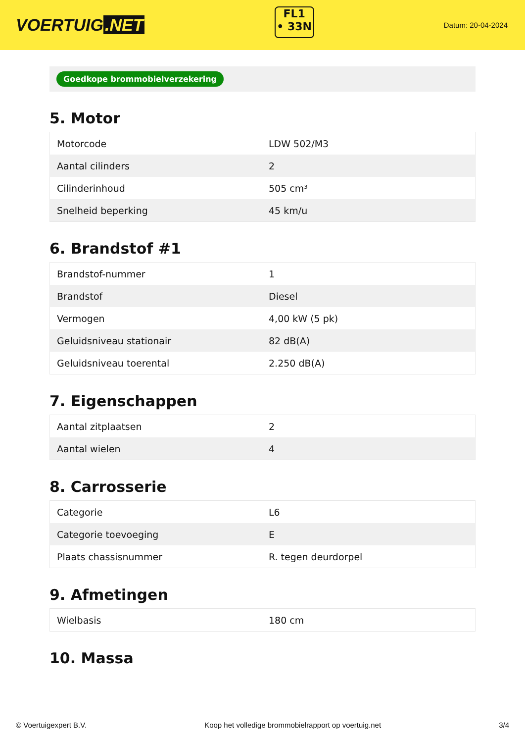VOERTUIG.NET
FL1
• 33N
Datum: 20-04-2024
Goedkope brommobielverzekering
5. Motor
| Motorcode | LDW 502/M3 |
| Aantal cilinders | 2 |
| Cilinderinhoud | 505 cm³ |
| Snelheid beperking | 45 km/u |
6. Brandstof #1
| Brandstof-nummer | 1 |
| Brandstof | Diesel |
| Vermogen | 4,00 kW (5 pk) |
| Geluidsniveau stationair | 82 dB(A) |
| Geluidsniveau toerental | 2.250 dB(A) |
7. Eigenschappen
| Aantal zitplaatsen | 2 |
| Aantal wielen | 4 |
8. Carrosserie
| Categorie | L6 |
| Categorie toevoeging | E |
| Plaats chassisnummer | R. tegen deurdorpel |
9. Afmetingen
| Wielbasis | 180 cm |
10. Massa
© Voertuigexpert B.V. Koop het volledige brommobielrapport op voertuig.net 3/4